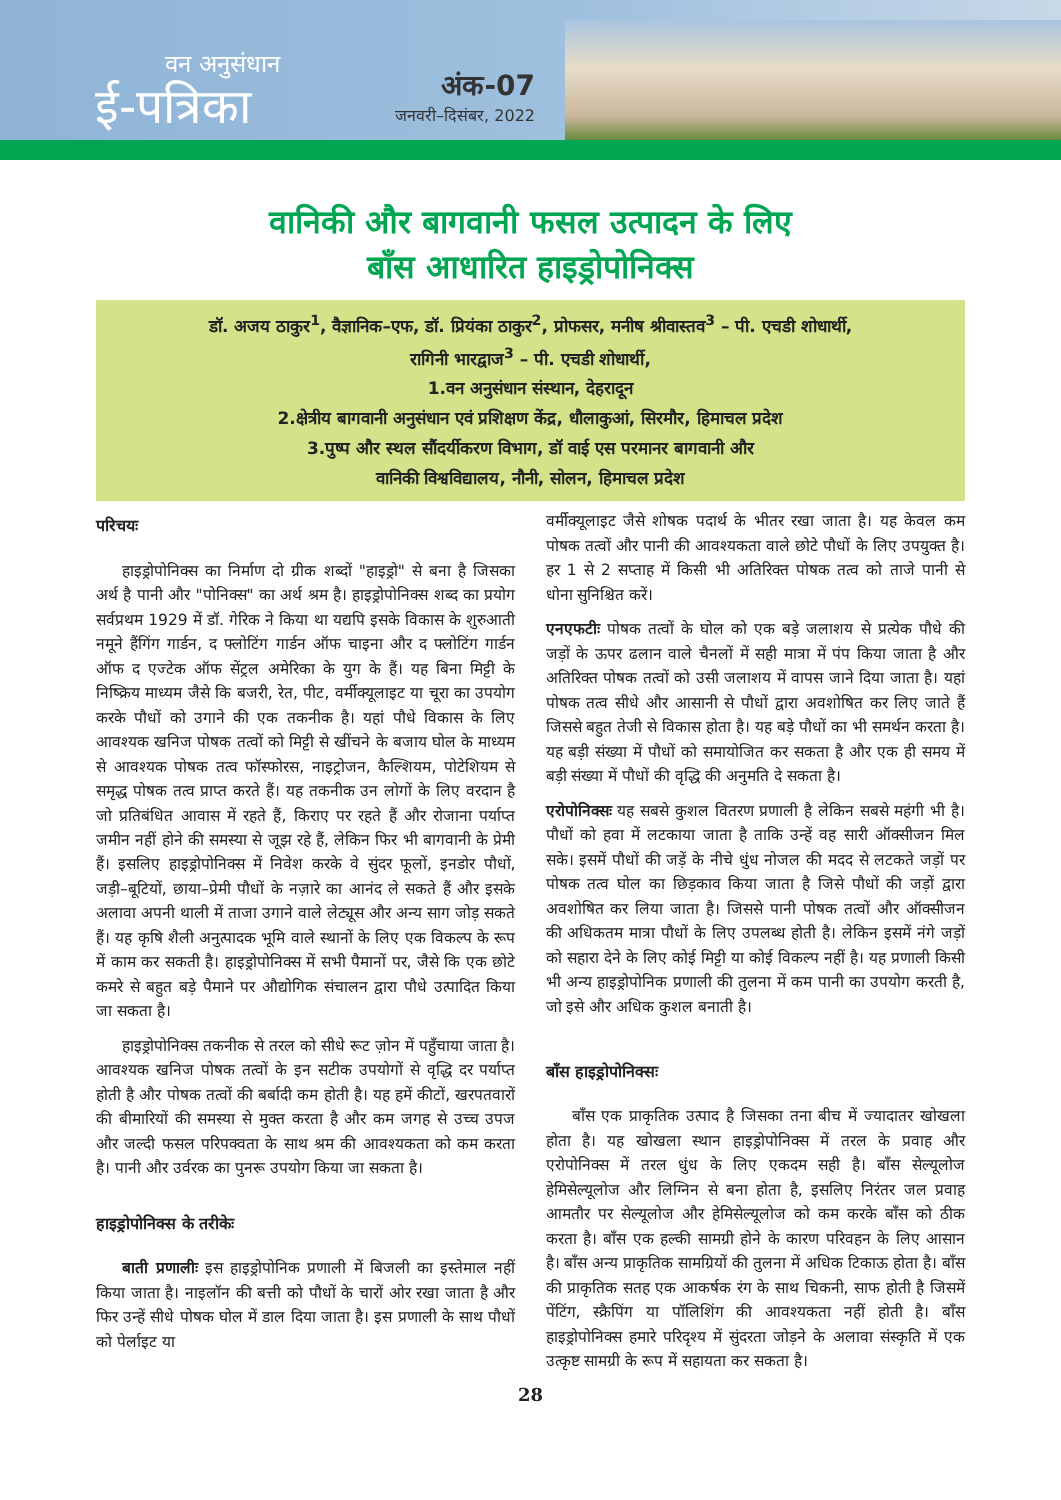वन अनुसंधान
ई-पत्रिका
अंक-07
जनवरी–दिसंबर, 2022
वानिकी और बागवानी फसल उत्पादन के लिए
बाँस आधारित हाइड्रोपोनिक्स
डॉ. अजय ठाकुर<sup>1</sup>, वैज्ञानिक–एफ, डॉ. प्रियंका ठाकुर<sup>2</sup>, प्रोफसर, मनीष श्रीवास्तव<sup>3</sup> – पी. एचडी शोधार्थी,
रागिनी भारद्वाज<sup>3</sup> – पी. एचडी शोधार्थी,
1.वन अनुसंधान संस्थान, देहरादून
2.क्षेत्रीय बागवानी अनुसंधान एवं प्रशिक्षण केंद्र, धौलाकुआं, सिरमौर, हिमाचल प्रदेश
3.पुष्प और स्थल सौंदर्यीकरण विभाग, डॉ वाई एस परमानर बागवानी और
वानिकी विश्वविद्यालय, नौनी, सोलन, हिमाचल प्रदेश
परिचयः
हाइड्रोपोनिक्स का निर्माण दो ग्रीक शब्दों "हाइड्रो" से बना है जिसका अर्थ है पानी और "पोनिक्स" का अर्थ श्रम है। हाइड्रोपोनिक्स शब्द का प्रयोग सर्वप्रथम 1929 में डॉ. गेरिक ने किया था यद्यपि इसके विकास के शुरुआती नमूने हैंगिंग गार्डन, द फ्लोटिंग गार्डन ऑफ चाइना और द फ्लोटिंग गार्डन ऑफ द एज्टेक ऑफ सेंट्रल अमेरिका के युग के हैं। यह बिना मिट्टी के निष्क्रिय माध्यम जैसे कि बजरी, रेत, पीट, वर्मीक्यूलाइट या चूरा का उपयोग करके पौधों को उगाने की एक तकनीक है। यहां पौधे विकास के लिए आवश्यक खनिज पोषक तत्वों को मिट्टी से खींचने के बजाय घोल के माध्यम से आवश्यक पोषक तत्व फॉस्फोरस, नाइट्रोजन, कैल्शियम, पोटेशियम से समृद्ध पोषक तत्व प्राप्त करते हैं। यह तकनीक उन लोगों के लिए वरदान है जो प्रतिबंधित आवास में रहते हैं, किराए पर रहते हैं और रोजाना पर्याप्त जमीन नहीं होने की समस्या से जूझ रहे हैं, लेकिन फिर भी बागवानी के प्रेमी हैं। इसलिए हाइड्रोपोनिक्स में निवेश करके वे सुंदर फूलों, इनडोर पौधों, जड़ी–बूटियों, छाया–प्रेमी पौधों के नज़ारे का आनंद ले सकते हैं और इसके अलावा अपनी थाली में ताजा उगाने वाले लेट्यूस और अन्य साग जोड़ सकते हैं। यह कृषि शैली अनुत्पादक भूमि वाले स्थानों के लिए एक विकल्प के रूप में काम कर सकती है। हाइड्रोपोनिक्स में सभी पैमानों पर, जैसे कि एक छोटे कमरे से बहुत बड़े पैमाने पर औद्योगिक संचालन द्वारा पौधे उत्पादित किया जा सकता है।
हाइड्रोपोनिक्स तकनीक से तरल को सीधे रूट ज़ोन में पहुँचाया जाता है। आवश्यक खनिज पोषक तत्वों के इन सटीक उपयोगों से वृद्धि दर पर्याप्त होती है और पोषक तत्वों की बर्बादी कम होती है। यह हमें कीटों, खरपतवारों की बीमारियों की समस्या से मुक्त करता है और कम जगह से उच्च उपज और जल्दी फसल परिपक्वता के साथ श्रम की आवश्यकता को कम करता है। पानी और उर्वरक का पुनरू उपयोग किया जा सकता है।
हाइड्रोपोनिक्स के तरीकेः
बाती प्रणालीः इस हाइड्रोपोनिक प्रणाली में बिजली का इस्तेमाल नहीं किया जाता है। नाइलॉन की बत्ती को पौधों के चारों ओर रखा जाता है और फिर उन्हें सीधे पोषक घोल में डाल दिया जाता है। इस प्रणाली के साथ पौधों को पेर्लाइट या
वर्मीक्यूलाइट जैसे शोषक पदार्थ के भीतर रखा जाता है। यह केवल कम पोषक तत्वों और पानी की आवश्यकता वाले छोटे पौधों के लिए उपयुक्त है। हर 1 से 2 सप्ताह में किसी भी अतिरिक्त पोषक तत्व को ताजे पानी से धोना सुनिश्चित करें।
एनएफटीः पोषक तत्वों के घोल को एक बड़े जलाशय से प्रत्येक पौधे की जड़ों के ऊपर ढलान वाले चैनलों में सही मात्रा में पंप किया जाता है और अतिरिक्त पोषक तत्वों को उसी जलाशय में वापस जाने दिया जाता है। यहां पोषक तत्व सीधे और आसानी से पौधों द्वारा अवशोषित कर लिए जाते हैं जिससे बहुत तेजी से विकास होता है। यह बड़े पौधों का भी समर्थन करता है। यह बड़ी संख्या में पौधों को समायोजित कर सकता है और एक ही समय में बड़ी संख्या में पौधों की वृद्धि की अनुमति दे सकता है।
एरोपोनिक्सः यह सबसे कुशल वितरण प्रणाली है लेकिन सबसे महंगी भी है। पौधों को हवा में लटकाया जाता है ताकि उन्हें वह सारी ऑक्सीजन मिल सके। इसमें पौधों की जड़ें के नीचे धुंध नोजल की मदद से लटकते जड़ों पर पोषक तत्व घोल का छिड़काव किया जाता है जिसे पौधों की जड़ों द्वारा अवशोषित कर लिया जाता है। जिससे पानी पोषक तत्वों और ऑक्सीजन की अधिकतम मात्रा पौधों के लिए उपलब्ध होती है। लेकिन इसमें नंगे जड़ों को सहारा देने के लिए कोई मिट्टी या कोई विकल्प नहीं है। यह प्रणाली किसी भी अन्य हाइड्रोपोनिक प्रणाली की तुलना में कम पानी का उपयोग करती है, जो इसे और अधिक कुशल बनाती है।
बाँस हाइड्रोपोनिक्सः
बाँस एक प्राकृतिक उत्पाद है जिसका तना बीच में ज्यादातर खोखला होता है। यह खोखला स्थान हाइड्रोपोनिक्स में तरल के प्रवाह और एरोपोनिक्स में तरल धुंध के लिए एकदम सही है। बाँस सेल्यूलोज हेमिसेल्यूलोज और लिग्निन से बना होता है, इसलिए निरंतर जल प्रवाह आमतौर पर सेल्यूलोज और हेमिसेल्यूलोज को कम करके बाँस को ठीक करता है। बाँस एक हल्की सामग्री होने के कारण परिवहन के लिए आसान है। बाँस अन्य प्राकृतिक सामग्रियों की तुलना में अधिक टिकाऊ होता है। बाँस की प्राकृतिक सतह एक आकर्षक रंग के साथ चिकनी, साफ होती है जिसमें पेंटिंग, स्क्रैपिंग या पॉलिशिंग की आवश्यकता नहीं होती है। बाँस हाइड्रोपोनिक्स हमारे परिदृश्य में सुंदरता जोड़ने के अलावा संस्कृति में एक उत्कृष्ट सामग्री के रूप में सहायता कर सकता है।
28